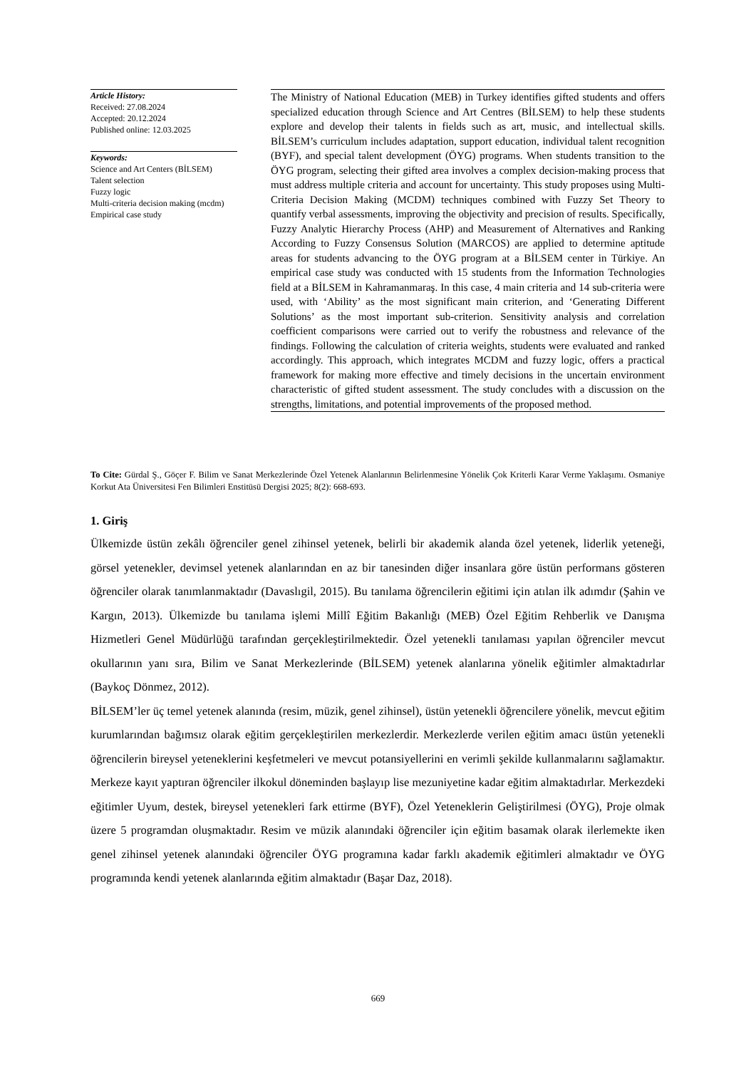Article History:
Received: 27.08.2024
Accepted: 20.12.2024
Published online: 12.03.2025
Keywords:
Science and Art Centers (BİLSEM)
Talent selection
Fuzzy logic
Multi-criteria decision making (mcdm)
Empirical case study
The Ministry of National Education (MEB) in Turkey identifies gifted students and offers specialized education through Science and Art Centres (BİLSEM) to help these students explore and develop their talents in fields such as art, music, and intellectual skills. BİLSEM’s curriculum includes adaptation, support education, individual talent recognition (BYF), and special talent development (ÖYG) programs. When students transition to the ÖYG program, selecting their gifted area involves a complex decision-making process that must address multiple criteria and account for uncertainty. This study proposes using Multi-Criteria Decision Making (MCDM) techniques combined with Fuzzy Set Theory to quantify verbal assessments, improving the objectivity and precision of results. Specifically, Fuzzy Analytic Hierarchy Process (AHP) and Measurement of Alternatives and Ranking According to Fuzzy Consensus Solution (MARCOS) are applied to determine aptitude areas for students advancing to the ÖYG program at a BİLSEM center in Türkiye. An empirical case study was conducted with 15 students from the Information Technologies field at a BİLSEM in Kahramanmaraş. In this case, 4 main criteria and 14 sub-criteria were used, with ‘Ability’ as the most significant main criterion, and ‘Generating Different Solutions’ as the most important sub-criterion. Sensitivity analysis and correlation coefficient comparisons were carried out to verify the robustness and relevance of the findings. Following the calculation of criteria weights, students were evaluated and ranked accordingly. This approach, which integrates MCDM and fuzzy logic, offers a practical framework for making more effective and timely decisions in the uncertain environment characteristic of gifted student assessment. The study concludes with a discussion on the strengths, limitations, and potential improvements of the proposed method.
To Cite: Gürdal Ş., Göçer F. Bilim ve Sanat Merkezlerinde Özel Yetenek Alanlarının Belirlenmesine Yönelik Çok Kriterli Karar Verme Yaklaşımı. Osmaniye Korkut Ata Üniversitesi Fen Bilimleri Enstitüsü Dergisi 2025; 8(2): 668-693.
1. Giriş
Ülkemizde üstün zekâlı öğrenciler genel zihinsel yetenek, belirli bir akademik alanda özel yetenek, liderlik yeteneği, görsel yetenekler, devimsel yetenek alanlarından en az bir tanesinden diğer insanlara göre üstün performans gösteren öğrenciler olarak tanımlanmaktadır (Davaslıgil, 2015). Bu tanılama öğrencilerin eğitimi için atılan ilk adımdır (Şahin ve Kargın, 2013). Ülkemizde bu tanılama işlemi Millî Eğitim Bakanlığı (MEB) Özel Eğitim Rehberlik ve Danışma Hizmetleri Genel Müdürlüğü tarafından gerçekleştirilmektedir. Özel yetenekli tanılaması yapılan öğrenciler mevcut okullarının yanı sıra, Bilim ve Sanat Merkezlerinde (BİLSEM) yetenek alanlarına yönelik eğitimler almaktadırlar (Baykoç Dönmez, 2012).
BİLSEM’ler üç temel yetenek alanında (resim, müzik, genel zihinsel), üstün yetenekli öğrencilere yönelik, mevcut eğitim kurumlarından bağımsız olarak eğitim gerçekleştirilen merkezlerdir. Merkezlerde verilen eğitim amacı üstün yetenekli öğrencilerin bireysel yeteneklerini keşfetmeleri ve mevcut potansiyellerini en verimli şekilde kullanmalarını sağlamaktır. Merkeze kayıt yaptıran öğrenciler ilkokul döneminden başlayıp lise mezuniyetine kadar eğitim almaktadırlar. Merkezdeki eğitimler Uyum, destek, bireysel yetenekleri fark ettirme (BYF), Özel Yeteneklerin Geliştirilmesi (ÖYG), Proje olmak üzere 5 programdan oluşmaktadır. Resim ve müzik alanındaki öğrenciler için eğitim basamak olarak ilerlemekte iken genel zihinsel yetenek alanındaki öğrenciler ÖYG programına kadar farklı akademik eğitimleri almaktadır ve ÖYG programında kendi yetenek alanlarında eğitim almaktadır (Başar Daz, 2018).
669